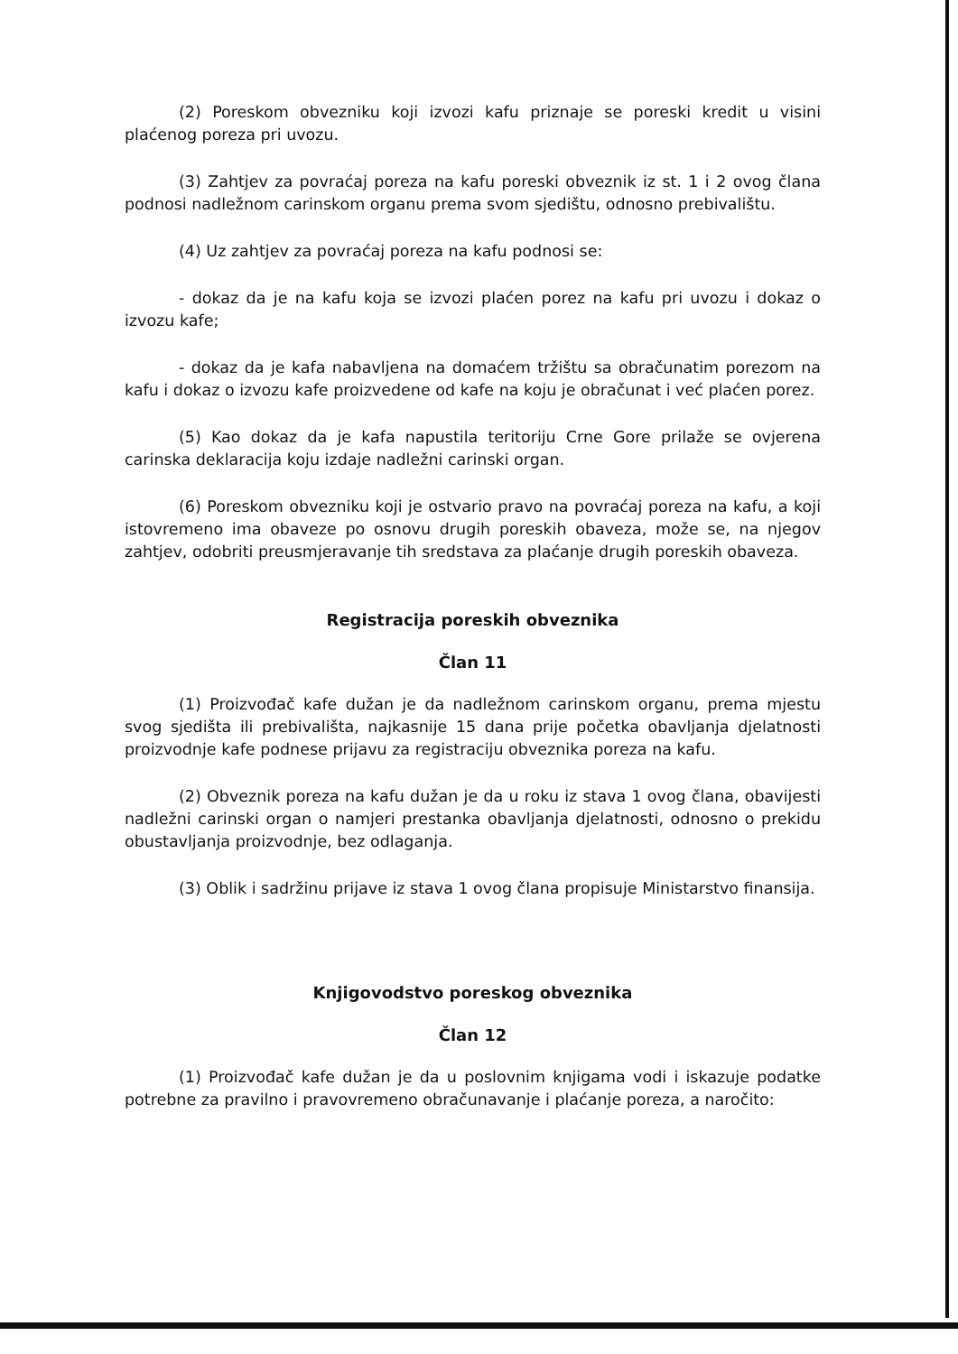(2) Poreskom obvezniku koji izvozi kafu priznaje se poreski kredit u visini plaćenog poreza pri uvozu.
(3) Zahtjev za povraćaj poreza na kafu poreski obveznik iz st. 1 i 2 ovog člana podnosi nadležnom carinskom organu prema svom sjedištu, odnosno prebivalištu.
(4) Uz zahtjev za povraćaj poreza na kafu podnosi se:
- dokaz da je na kafu koja se izvozi plaćen porez na kafu pri uvozu i dokaz o izvozu kafe;
- dokaz da je kafa nabavljena na domaćem tržištu sa obračunatim porezom na kafu i dokaz o izvozu kafe proizvedene od kafe na koju je obračunat i već plaćen porez.
(5) Kao dokaz da je kafa napustila teritoriju Crne Gore prilaže se ovjerena carinska deklaracija koju izdaje nadležni carinski organ.
(6) Poreskom obvezniku koji je ostvario pravo na povraćaj poreza na kafu, a koji istovremeno ima obaveze po osnovu drugih poreskih obaveza, može se, na njegov zahtjev, odobriti preusmjeravanje tih sredstava za plaćanje drugih poreskih obaveza.
Registracija poreskih obveznika
Član 11
(1) Proizvođač kafe dužan je da nadležnom carinskom organu, prema mjestu svog sjedišta ili prebivališta, najkasnije 15 dana prije početka obavljanja djelatnosti proizvodnje kafe podnese prijavu za registraciju obveznika poreza na kafu.
(2) Obveznik poreza na kafu dužan je da u roku iz stava 1 ovog člana, obavijesti nadležni carinski organ o namjeri prestanka obavljanja djelatnosti, odnosno o prekidu obustavljanja proizvodnje, bez odlaganja.
(3) Oblik i sadržinu prijave iz stava 1 ovog člana propisuje Ministarstvo finansija.
Knjigovodstvo poreskog obveznika
Član 12
(1) Proizvođač kafe dužan je da u poslovnim knjigama vodi i iskazuje podatke potrebne za pravilno i pravovremeno obračunavanje i plaćanje poreza, a naročito: